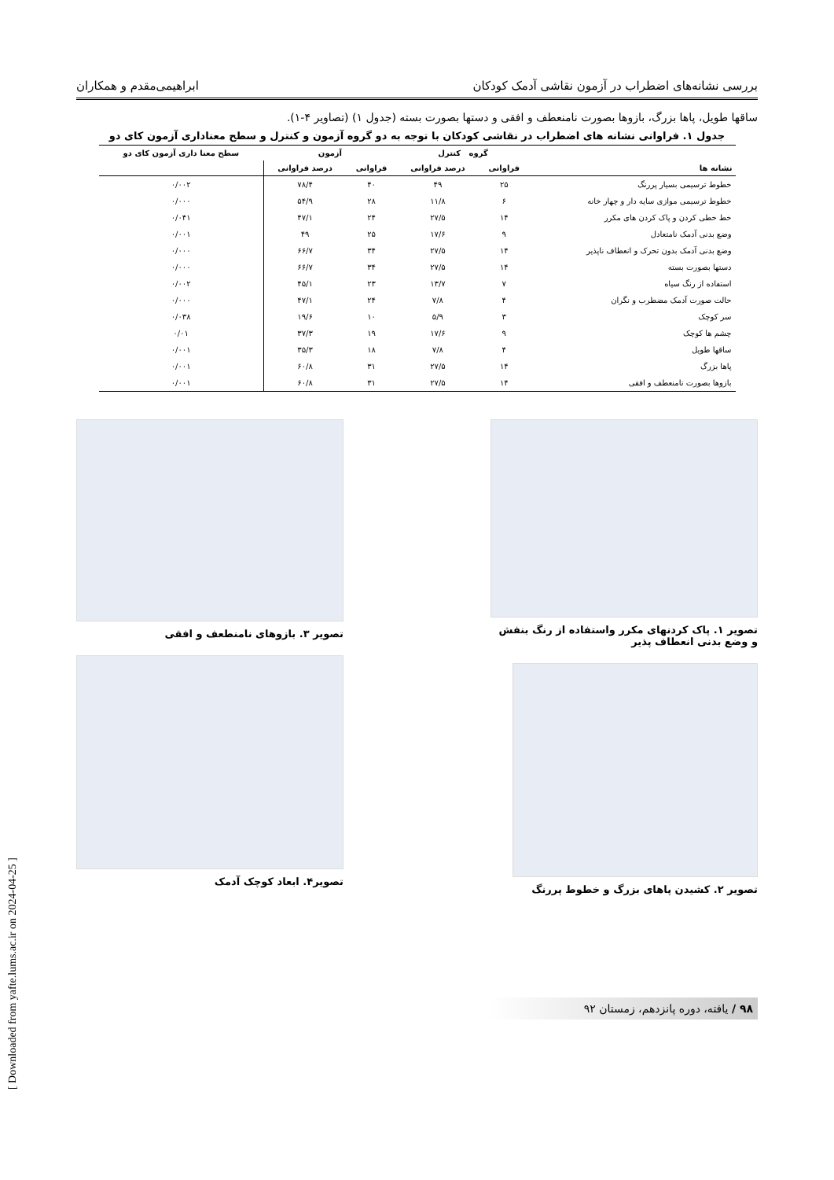بررسی نشانه‌های اضطراب در آزمون نقاشی آدمک کودکان ابراهیمی‌مقدم و همکاران
ساقها طویل، پاها بزرگ، بازوها بصورت نامنعطف و افقی و دستها بصورت بسته (جدول ۱) (تصاویر ۴-۱).
جدول ۱. فراوانی نشانه های اضطراب در نقاشی کودکان با توجه به دو گروه آزمون و کنترل و سطح معناداری آزمون کای دو
| | گروه کنترل | | آزمون | | سطح معنا داری آزمون کای دو |
| --- | --- | --- | --- | --- | --- |
| نشانه ها | فراوانی | درصد فراوانی | فراوانی | درصد فراوانی | |
| خطوط ترسیمی بسیار پررنگ | ۲۵ | ۴۹ | ۴۰ | ۷۸/۴ | ۰/۰۰۲ |
| خطوط ترسیمی موازی سایه دار و چهار خانه | ۶ | ۱۱/۸ | ۲۸ | ۵۴/۹ | ۰/۰۰۰ |
| خط خطی کردن و پاک کردن های مکرر | ۱۴ | ۲۷/۵ | ۲۴ | ۴۷/۱ | ۰/۰۴۱ |
| وضع بدنی آدمک نامتعادل | ۹ | ۱۷/۶ | ۲۵ | ۴۹ | ۰/۰۰۱ |
| وضع بدنی آدمک بدون تحرک و انعطاف ناپذیر | ۱۴ | ۲۷/۵ | ۳۴ | ۶۶/۷ | ۰/۰۰۰ |
| دستها بصورت بسته | ۱۴ | ۲۷/۵ | ۳۴ | ۶۶/۷ | ۰/۰۰۰ |
| استفاده از رنگ سیاه | ۷ | ۱۳/۷ | ۲۳ | ۴۵/۱ | ۰/۰۰۲ |
| حالت صورت آدمک مضطرب و نگران | ۴ | ۷/۸ | ۲۴ | ۴۷/۱ | ۰/۰۰۰ |
| سر کوچک | ۳ | ۵/۹ | ۱۰ | ۱۹/۶ | ۰/۰۳۸ |
| چشم ها کوچک | ۹ | ۱۷/۶ | ۱۹ | ۳۷/۳ | ۰/۰۱ |
| ساقها طویل | ۴ | ۷/۸ | ۱۸ | ۳۵/۳ | ۰/۰۰۱ |
| پاها بزرگ | ۱۴ | ۲۷/۵ | ۳۱ | ۶۰/۸ | ۰/۰۰۱ |
| بازوها بصورت نامنعطف و افقی | ۱۴ | ۲۷/۵ | ۳۱ | ۶۰/۸ | ۰/۰۰۱ |
تصویر ۱. پاک کردنهای مکرر واستفاده از رنگ بنفش و وضع بدنی انعطاف پذیر
تصویر ۲. کشیدن پاهای بزرگ و خطوط پررنگ
تصویر ۳. بازوهای نامنطعف و افقی
تصویر۴. ابعاد کوچک آدمک
۹۸ / یافته، دوره پانزدهم، زمستان ۹۲
[ Downloaded from yafte.lums.ac.ir on 2024-04-25 ]